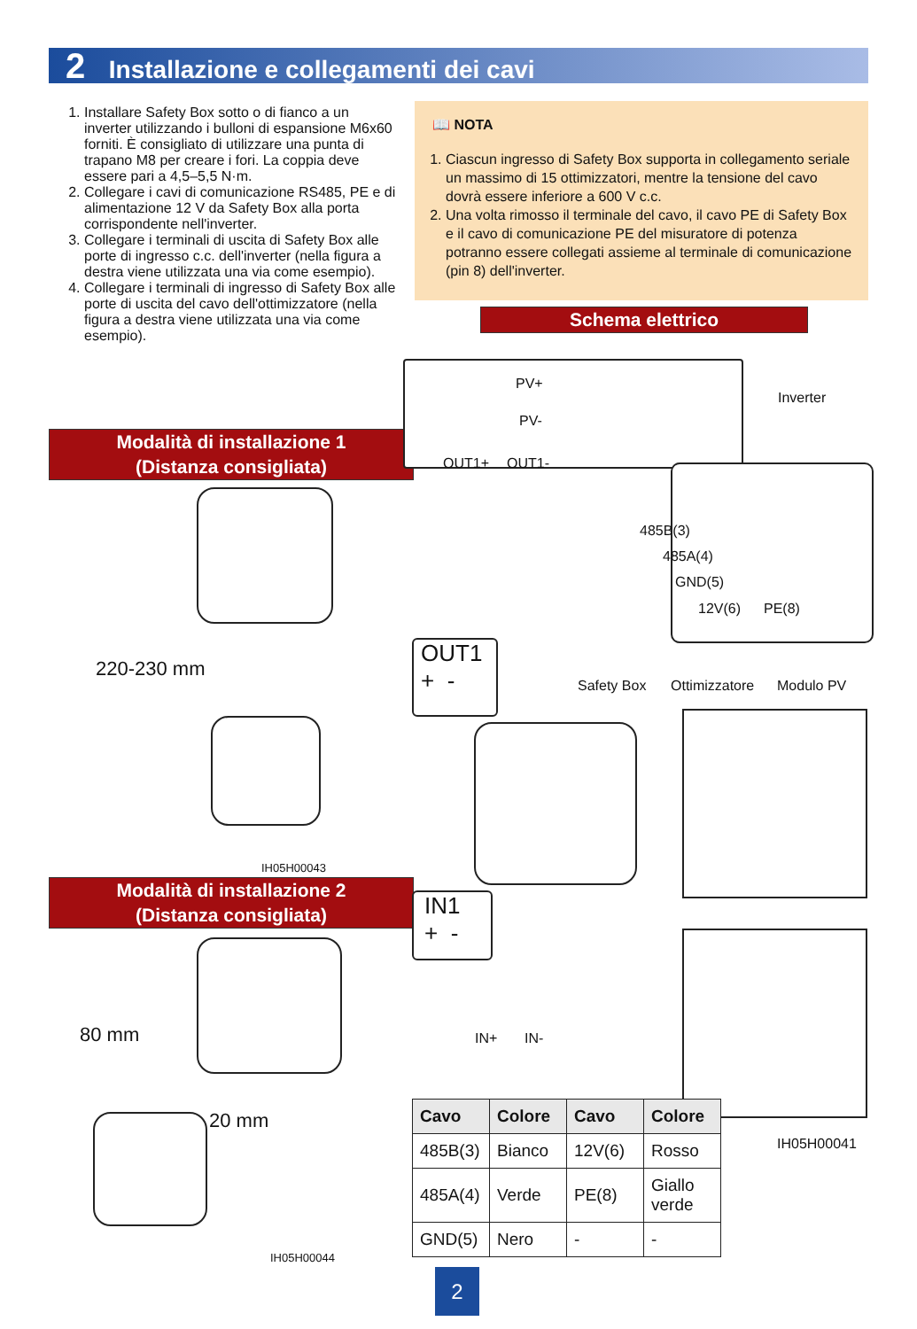2 Installazione e collegamenti dei cavi
1. Installare Safety Box sotto o di fianco a un inverter utilizzando i bulloni di espansione M6x60 forniti. È consigliato di utilizzare una punta di trapano M8 per creare i fori. La coppia deve essere pari a 4,5–5,5 N·m.
2. Collegare i cavi di comunicazione RS485, PE e di alimentazione 12 V da Safety Box alla porta corrispondente nell'inverter.
3. Collegare i terminali di uscita di Safety Box alle porte di ingresso c.c. dell'inverter (nella figura a destra viene utilizzata una via come esempio).
4. Collegare i terminali di ingresso di Safety Box alle porte di uscita del cavo dell'ottimizzatore (nella figura a destra viene utilizzata una via come esempio).
📖 NOTA
1. Ciascun ingresso di Safety Box supporta in collegamento seriale un massimo di 15 ottimizzatori, mentre la tensione del cavo dovrà essere inferiore a 600 V c.c.
2. Una volta rimosso il terminale del cavo, il cavo PE di Safety Box e il cavo di comunicazione PE del misuratore di potenza potranno essere collegati assieme al terminale di comunicazione (pin 8) dell'inverter.
Schema elettrico
Modalità di installazione 1
(Distanza consigliata)
Modalità di installazione 2
(Distanza consigliata)
220-230 mm
IH05H00043
80 mm
20 mm
IH05H00044
PV+
PV-
OUT1+ OUT1-
Inverter
485B(3)
485A(4)
GND(5)
12V(6) PE(8)
OUT1
+ -
Safety Box Ottimizzatore Modulo PV
IN1
+ -
IN+ IN-
IH05H00041
| Cavo | Colore | Cavo | Colore |
| --- | --- | --- | --- |
| 485B(3) | Bianco | 12V(6) | Rosso |
| 485A(4) | Verde | PE(8) | Giallo verde |
| GND(5) | Nero | - | - |
2